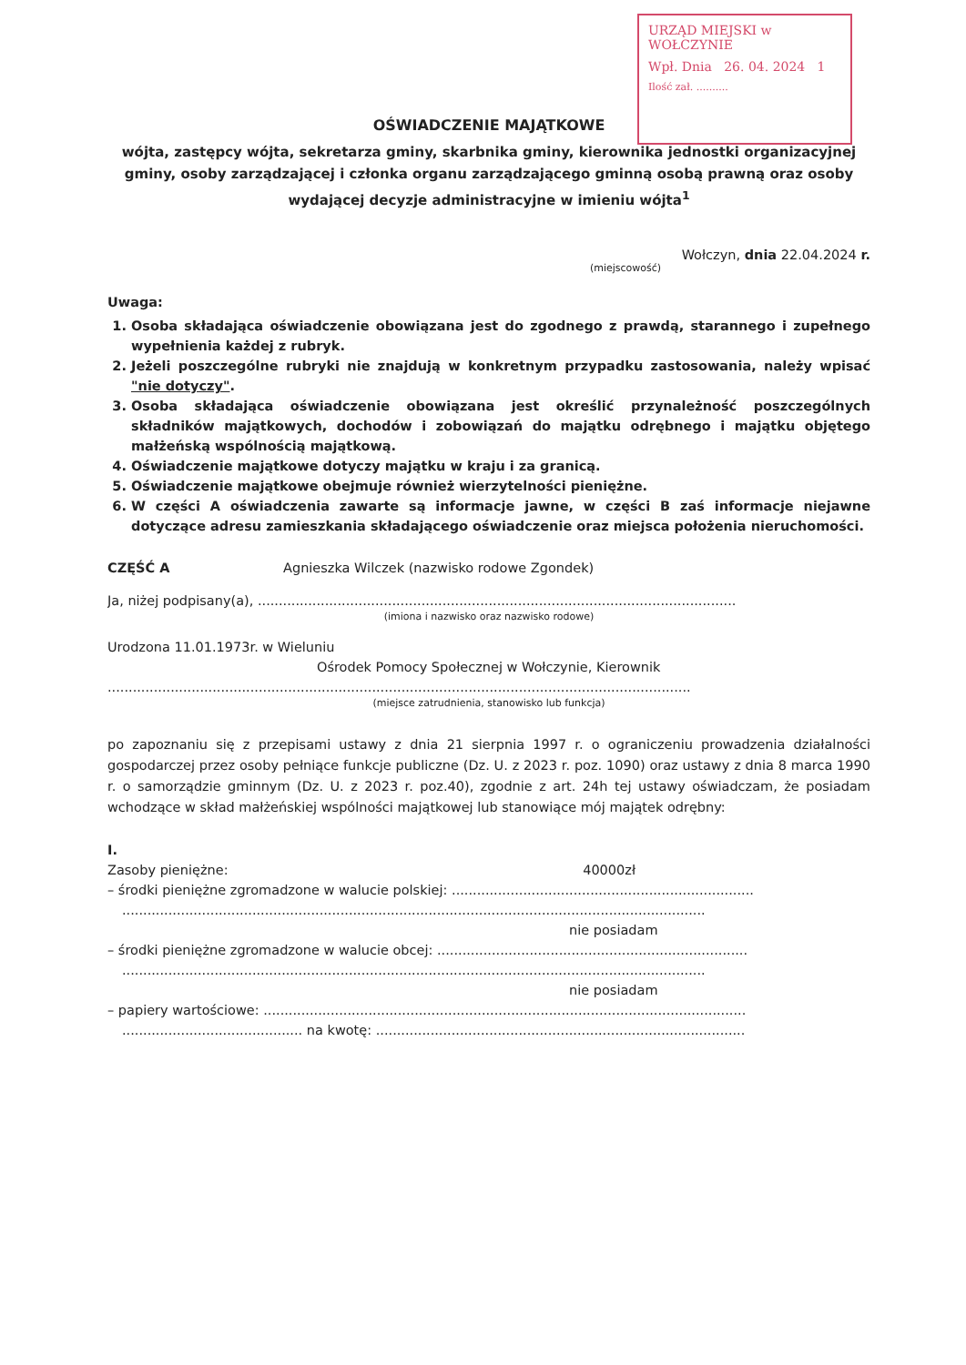URZĄD MIEJSKI w WOŁCZYNIE
Wpł. Dnia 26. 04. 2024 1
Ilość zał. ..........
OŚWIADCZENIE MAJĄTKOWE
wójta, zastępcy wójta, sekretarza gminy, skarbnika gminy, kierownika jednostki organizacyjnej gminy, osoby zarządzającej i członka organu zarządzającego gminną osobą prawną oraz osoby wydającej decyzje administracyjne w imieniu wójta<sup>1</sup>
Wołczyn, dnia 22.04.2024 r.
(miejscowość)
Uwaga:
1. Osoba składająca oświadczenie obowiązana jest do zgodnego z prawdą, starannego i zupełnego wypełnienia każdej z rubryk.
2. Jeżeli poszczególne rubryki nie znajdują w konkretnym przypadku zastosowania, należy wpisać "nie dotyczy".
3. Osoba składająca oświadczenie obowiązana jest określić przynależność poszczególnych składników majątkowych, dochodów i zobowiązań do majątku odrębnego i majątku objętego małżeńską wspólnością majątkową.
4. Oświadczenie majątkowe dotyczy majątku w kraju i za granicą.
5. Oświadczenie majątkowe obejmuje również wierzytelności pieniężne.
6. W części A oświadczenia zawarte są informacje jawne, w części B zaś informacje niejawne dotyczące adresu zamieszkania składającego oświadczenie oraz miejsca położenia nieruchomości.
CZĘŚĆ A Agnieszka Wilczek (nazwisko rodowe Zgondek)
Ja, niżej podpisany(a), ..................................................................................................................
(imiona i nazwisko oraz nazwisko rodowe)
Urodzona 11.01.1973r. w Wieluniu
Ośrodek Pomocy Społecznej w Wołczynie, Kierownik
...........................................................................................................................................
(miejsce zatrudnienia, stanowisko lub funkcja)
po zapoznaniu się z przepisami ustawy z dnia 21 sierpnia 1997 r. o ograniczeniu prowadzenia działalności gospodarczej przez osoby pełniące funkcje publiczne (Dz. U. z 2023 r. poz. 1090) oraz ustawy z dnia 8 marca 1990 r. o samorządzie gminnym (Dz. U. z 2023 r. poz.40), zgodnie z art. 24h tej ustawy oświadczam, że posiadam wchodzące w skład małżeńskiej wspólności majątkowej lub stanowiące mój majątek odrębny:
I.
Zasoby pieniężne: 40000zł
– środki pieniężne zgromadzone w walucie polskiej: ........................................................................
...........................................................................................................................................
nie posiadam
– środki pieniężne zgromadzone w walucie obcej: ..........................................................................
...........................................................................................................................................
nie posiadam
– papiery wartościowe: ...................................................................................................................
........................................... na kwotę: ........................................................................................